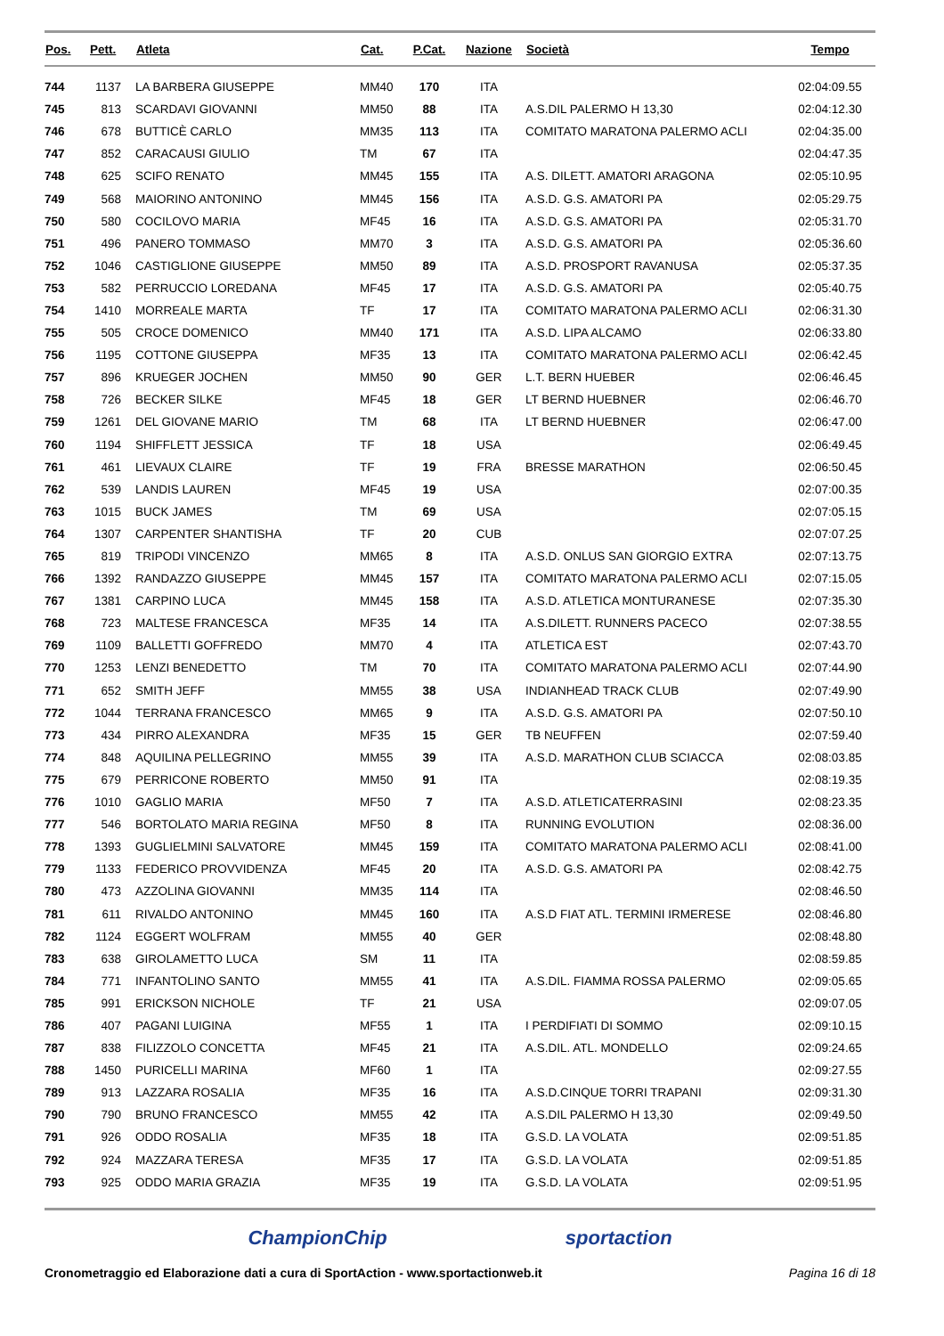| Pos. | Pett. | Atleta | Cat. | P.Cat. | Nazione | Società | Tempo |
| --- | --- | --- | --- | --- | --- | --- | --- |
| 744 | 1137 | LA BARBERA GIUSEPPE | MM40 | 170 | ITA | | 02:04:09.55 |
| 745 | 813 | SCARDAVI GIOVANNI | MM50 | 88 | ITA | A.S.DIL PALERMO H 13,30 | 02:04:12.30 |
| 746 | 678 | BUTTICÈ CARLO | MM35 | 113 | ITA | COMITATO MARATONA PALERMO ACLI | 02:04:35.00 |
| 747 | 852 | CARACAUSI GIULIO | TM | 67 | ITA | | 02:04:47.35 |
| 748 | 625 | SCIFO RENATO | MM45 | 155 | ITA | A.S. DILETT. AMATORI ARAGONA | 02:05:10.95 |
| 749 | 568 | MAIORINO ANTONINO | MM45 | 156 | ITA | A.S.D. G.S. AMATORI PA | 02:05:29.75 |
| 750 | 580 | COCILOVO MARIA | MF45 | 16 | ITA | A.S.D. G.S. AMATORI PA | 02:05:31.70 |
| 751 | 496 | PANERO TOMMASO | MM70 | 3 | ITA | A.S.D. G.S. AMATORI PA | 02:05:36.60 |
| 752 | 1046 | CASTIGLIONE GIUSEPPE | MM50 | 89 | ITA | A.S.D. PROSPORT RAVANUSA | 02:05:37.35 |
| 753 | 582 | PERRUCCIO LOREDANA | MF45 | 17 | ITA | A.S.D. G.S. AMATORI PA | 02:05:40.75 |
| 754 | 1410 | MORREALE MARTA | TF | 17 | ITA | COMITATO MARATONA PALERMO ACLI | 02:06:31.30 |
| 755 | 505 | CROCE DOMENICO | MM40 | 171 | ITA | A.S.D. LIPA ALCAMO | 02:06:33.80 |
| 756 | 1195 | COTTONE GIUSEPPA | MF35 | 13 | ITA | COMITATO MARATONA PALERMO ACLI | 02:06:42.45 |
| 757 | 896 | KRUEGER JOCHEN | MM50 | 90 | GER | L.T. BERN HUEBER | 02:06:46.45 |
| 758 | 726 | BECKER SILKE | MF45 | 18 | GER | LT BERND HUEBNER | 02:06:46.70 |
| 759 | 1261 | DEL GIOVANE MARIO | TM | 68 | ITA | LT BERND HUEBNER | 02:06:47.00 |
| 760 | 1194 | SHIFFLETT JESSICA | TF | 18 | USA | | 02:06:49.45 |
| 761 | 461 | LIEVAUX CLAIRE | TF | 19 | FRA | BRESSE MARATHON | 02:06:50.45 |
| 762 | 539 | LANDIS LAUREN | MF45 | 19 | USA | | 02:07:00.35 |
| 763 | 1015 | BUCK JAMES | TM | 69 | USA | | 02:07:05.15 |
| 764 | 1307 | CARPENTER SHANTISHA | TF | 20 | CUB | | 02:07:07.25 |
| 765 | 819 | TRIPODI VINCENZO | MM65 | 8 | ITA | A.S.D. ONLUS SAN GIORGIO EXTRA | 02:07:13.75 |
| 766 | 1392 | RANDAZZO GIUSEPPE | MM45 | 157 | ITA | COMITATO MARATONA PALERMO ACLI | 02:07:15.05 |
| 767 | 1381 | CARPINO LUCA | MM45 | 158 | ITA | A.S.D. ATLETICA MONTURANESE | 02:07:35.30 |
| 768 | 723 | MALTESE FRANCESCA | MF35 | 14 | ITA | A.S.DILETT. RUNNERS PACECO | 02:07:38.55 |
| 769 | 1109 | BALLETTI GOFFREDO | MM70 | 4 | ITA | ATLETICA EST | 02:07:43.70 |
| 770 | 1253 | LENZI BENEDETTO | TM | 70 | ITA | COMITATO MARATONA PALERMO ACLI | 02:07:44.90 |
| 771 | 652 | SMITH JEFF | MM55 | 38 | USA | INDIANHEAD TRACK CLUB | 02:07:49.90 |
| 772 | 1044 | TERRANA FRANCESCO | MM65 | 9 | ITA | A.S.D. G.S. AMATORI PA | 02:07:50.10 |
| 773 | 434 | PIRRO ALEXANDRA | MF35 | 15 | GER | TB NEUFFEN | 02:07:59.40 |
| 774 | 848 | AQUILINA PELLEGRINO | MM55 | 39 | ITA | A.S.D. MARATHON CLUB SCIACCA | 02:08:03.85 |
| 775 | 679 | PERRICONE ROBERTO | MM50 | 91 | ITA | | 02:08:19.35 |
| 776 | 1010 | GAGLIO MARIA | MF50 | 7 | ITA | A.S.D. ATLETICATERRASINI | 02:08:23.35 |
| 777 | 546 | BORTOLATO MARIA REGINA | MF50 | 8 | ITA | RUNNING EVOLUTION | 02:08:36.00 |
| 778 | 1393 | GUGLIELMINI SALVATORE | MM45 | 159 | ITA | COMITATO MARATONA PALERMO ACLI | 02:08:41.00 |
| 779 | 1133 | FEDERICO PROVVIDENZA | MF45 | 20 | ITA | A.S.D. G.S. AMATORI PA | 02:08:42.75 |
| 780 | 473 | AZZOLINA GIOVANNI | MM35 | 114 | ITA | | 02:08:46.50 |
| 781 | 611 | RIVALDO ANTONINO | MM45 | 160 | ITA | A.S.D FIAT ATL. TERMINI IRMERESE | 02:08:46.80 |
| 782 | 1124 | EGGERT WOLFRAM | MM55 | 40 | GER | | 02:08:48.80 |
| 783 | 638 | GIROLAMETTO LUCA | SM | 11 | ITA | | 02:08:59.85 |
| 784 | 771 | INFANTOLINO SANTO | MM55 | 41 | ITA | A.S.DIL. FIAMMA ROSSA PALERMO | 02:09:05.65 |
| 785 | 991 | ERICKSON NICHOLE | TF | 21 | USA | | 02:09:07.05 |
| 786 | 407 | PAGANI LUIGINA | MF55 | 1 | ITA | I PERDIFIATI DI SOMMO | 02:09:10.15 |
| 787 | 838 | FILIZZOLO CONCETTA | MF45 | 21 | ITA | A.S.DIL. ATL. MONDELLO | 02:09:24.65 |
| 788 | 1450 | PURICELLI MARINA | MF60 | 1 | ITA | | 02:09:27.55 |
| 789 | 913 | LAZZARA ROSALIA | MF35 | 16 | ITA | A.S.D.CINQUE TORRI TRAPANI | 02:09:31.30 |
| 790 | 790 | BRUNO FRANCESCO | MM55 | 42 | ITA | A.S.DIL PALERMO H 13,30 | 02:09:49.50 |
| 791 | 926 | ODDO ROSALIA | MF35 | 18 | ITA | G.S.D. LA VOLATA | 02:09:51.85 |
| 792 | 924 | MAZZARA TERESA | MF35 | 17 | ITA | G.S.D. LA VOLATA | 02:09:51.85 |
| 793 | 925 | ODDO MARIA GRAZIA | MF35 | 19 | ITA | G.S.D. LA VOLATA | 02:09:51.95 |
ChampionChip sportaction
Cronometraggio ed Elaborazione dati a cura di SportAction - www.sportactionweb.it Pagina 16 di 18